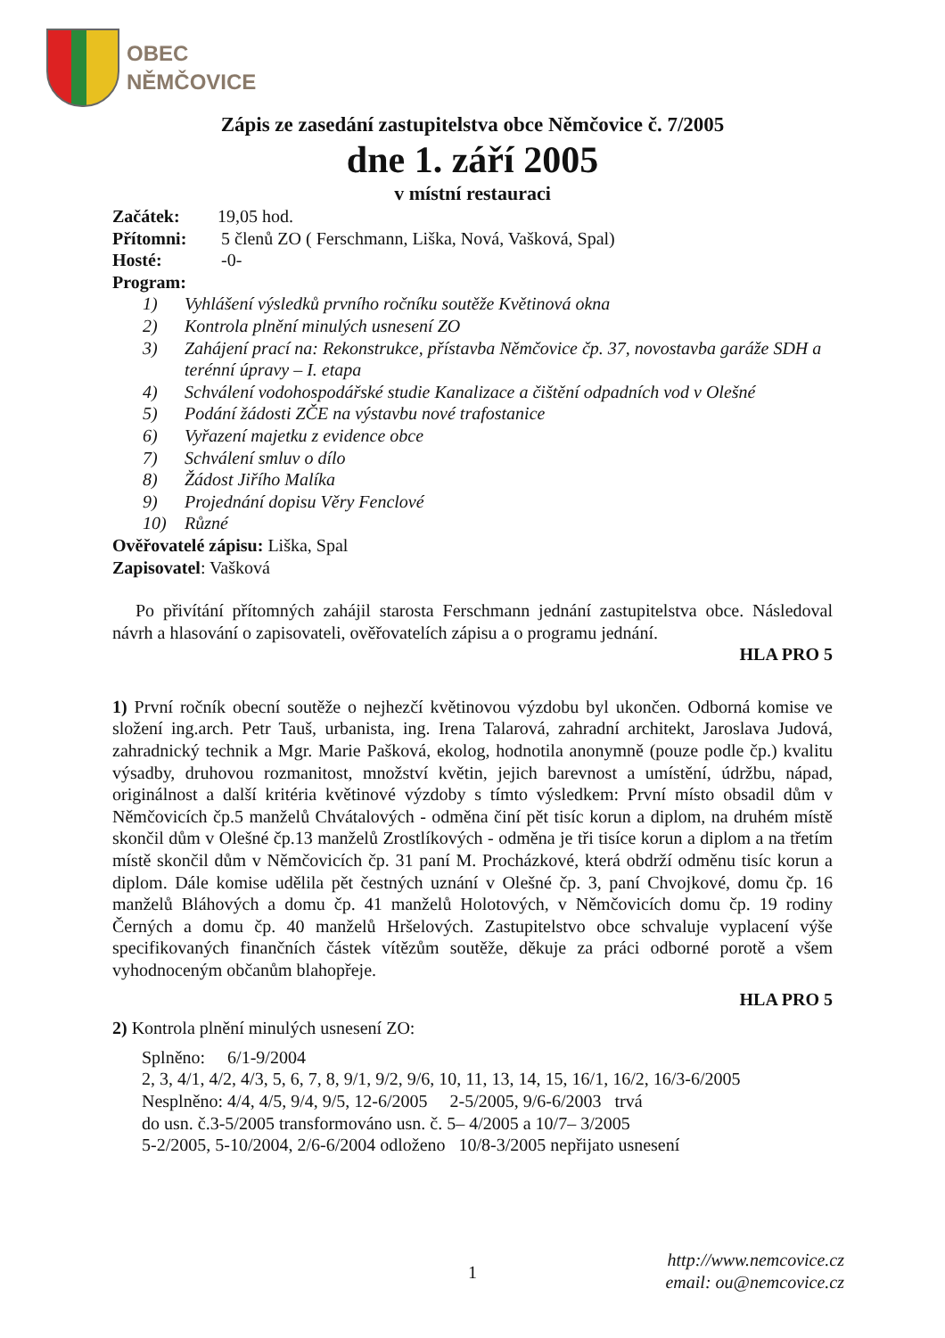OBEC
NĚMČOVICE
Zápis ze zasedání zastupitelstva obce Němčovice č. 7/2005
dne 1. září 2005
v místní restauraci
Začátek: 19,05 hod.
Přítomni: 5 členů ZO ( Ferschmann, Liška, Nová, Vašková, Spal)
Hosté: -0-
Program:
1) Vyhlášení výsledků prvního ročníku soutěže Květinová okna
2) Kontrola plnění minulých usnesení ZO
3) Zahájení prací na: Rekonstrukce, přístavba Němčovice čp. 37, novostavba garáže SDH a terénní úpravy – I. etapa
4) Schválení vodohospodářské studie Kanalizace a čištění odpadních vod v Olešné
5) Podání žádosti ZČE na výstavbu nové trafostanice
6) Vyřazení majetku z evidence obce
7) Schválení smluv o dílo
8) Žádost Jiřího Malíka
9) Projednání dopisu Věry Fenclové
10) Různé
Ověřovatelé zápisu: Liška, Spal
Zapisovatel: Vašková
Po přivítání přítomných zahájil starosta Ferschmann jednání zastupitelstva obce. Následoval návrh a hlasování o zapisovateli, ověřovatelích zápisu a o programu jednání.
HLA PRO 5
1) První ročník obecní soutěže o nejhezčí květinovou výzdobu byl ukončen. Odborná komise ve složení ing.arch. Petr Tauš, urbanista, ing. Irena Talarová, zahradní architekt, Jaroslava Judová, zahradnický technik a Mgr. Marie Pašková, ekolog, hodnotila anonymně (pouze podle čp.) kvalitu výsadby, druhovou rozmanitost, množství květin, jejich barevnost a umístění, údržbu, nápad, originálnost a další kritéria květinové výzdoby s tímto výsledkem: První místo obsadil dům v Němčovicích čp.5 manželů Chvátalových - odměna činí pět tisíc korun a diplom, na druhém místě skončil dům v Olešné čp.13 manželů Zrostlíkových - odměna je tři tisíce korun a diplom a na třetím místě skončil dům v Němčovicích čp. 31 paní M. Procházkové, která obdrží odměnu tisíc korun a diplom. Dále komise udělila pět čestných uznání v Olešné čp. 3, paní Chvojkové, domu čp. 16 manželů Bláhových a domu čp. 41 manželů Holotových, v Němčovicích domu čp. 19 rodiny Černých a domu čp. 40 manželů Hršelových. Zastupitelstvo obce schvaluje vyplacení výše specifikovaných finančních částek vítězům soutěže, děkuje za práci odborné porotě a všem vyhodnoceným občanům blahopřeje.
HLA PRO 5
2) Kontrola plnění minulých usnesení ZO:
Splněno: 6/1-9/2004
2, 3, 4/1, 4/2, 4/3, 5, 6, 7, 8, 9/1, 9/2, 9/6, 10, 11, 13, 14, 15, 16/1, 16/2, 16/3-6/2005
Nesplněno: 4/4, 4/5, 9/4, 9/5, 12-6/2005 2-5/2005, 9/6-6/2003 trvá
do usn. č.3-5/2005 transformováno usn. č. 5– 4/2005 a 10/7– 3/2005
5-2/2005, 5-10/2004, 2/6-6/2004 odloženo 10/8-3/2005 nepřijato usnesení
1
http://www.nemcovice.cz
email: ou@nemcovice.cz